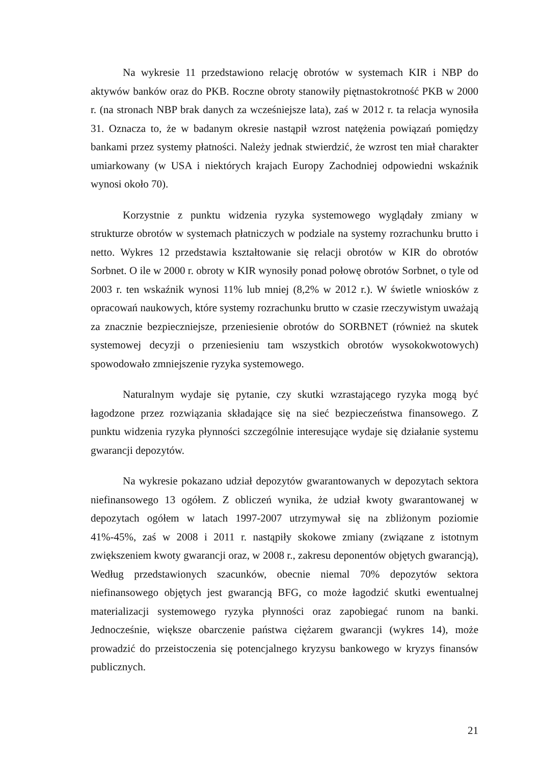Na wykresie 11 przedstawiono relację obrotów w systemach KIR i NBP do aktywów banków oraz do PKB. Roczne obroty stanowiły piętnastokrotność PKB w 2000 r. (na stronach NBP brak danych za wcześniejsze lata), zaś w 2012 r. ta relacja wynosiła 31. Oznacza to, że w badanym okresie nastąpił wzrost natężenia powiązań pomiędzy bankami przez systemy płatności. Należy jednak stwierdzić, że wzrost ten miał charakter umiarkowany (w USA i niektórych krajach Europy Zachodniej odpowiedni wskaźnik wynosi około 70).
Korzystnie z punktu widzenia ryzyka systemowego wyglądały zmiany w strukturze obrotów w systemach płatniczych w podziale na systemy rozrachunku brutto i netto. Wykres 12 przedstawia kształtowanie się relacji obrotów w KIR do obrotów Sorbnet. O ile w 2000 r. obroty w KIR wynosiły ponad połowę obrotów Sorbnet, o tyle od 2003 r. ten wskaźnik wynosi 11% lub mniej (8,2% w 2012 r.). W świetle wniosków z opracowań naukowych, które systemy rozrachunku brutto w czasie rzeczywistym uważają za znacznie bezpieczniejsze, przeniesienie obrotów do SORBNET (również na skutek systemowej decyzji o przeniesieniu tam wszystkich obrotów wysokokwotowych) spowodowało zmniejszenie ryzyka systemowego.
Naturalnym wydaje się pytanie, czy skutki wzrastającego ryzyka mogą być łagodzone przez rozwiązania składające się na sieć bezpieczeństwa finansowego. Z punktu widzenia ryzyka płynności szczególnie interesujące wydaje się działanie systemu gwarancji depozytów.
Na wykresie pokazano udział depozytów gwarantowanych w depozytach sektora niefinansowego 13 ogółem. Z obliczeń wynika, że udział kwoty gwarantowanej w depozytach ogółem w latach 1997-2007 utrzymywał się na zbliżonym poziomie 41%-45%, zaś w 2008 i 2011 r. nastąpiły skokowe zmiany (związane z istotnym zwiększeniem kwoty gwarancji oraz, w 2008 r., zakresu deponentów objętych gwarancją), Według przedstawionych szacunków, obecnie niemal 70% depozytów sektora niefinansowego objętych jest gwarancją BFG, co może łagodzić skutki ewentualnej materializacji systemowego ryzyka płynności oraz zapobiegać runom na banki. Jednocześnie, większe obarczenie państwa ciężarem gwarancji (wykres 14), może prowadzić do przeistoczenia się potencjalnego kryzysu bankowego w kryzys finansów publicznych.
21